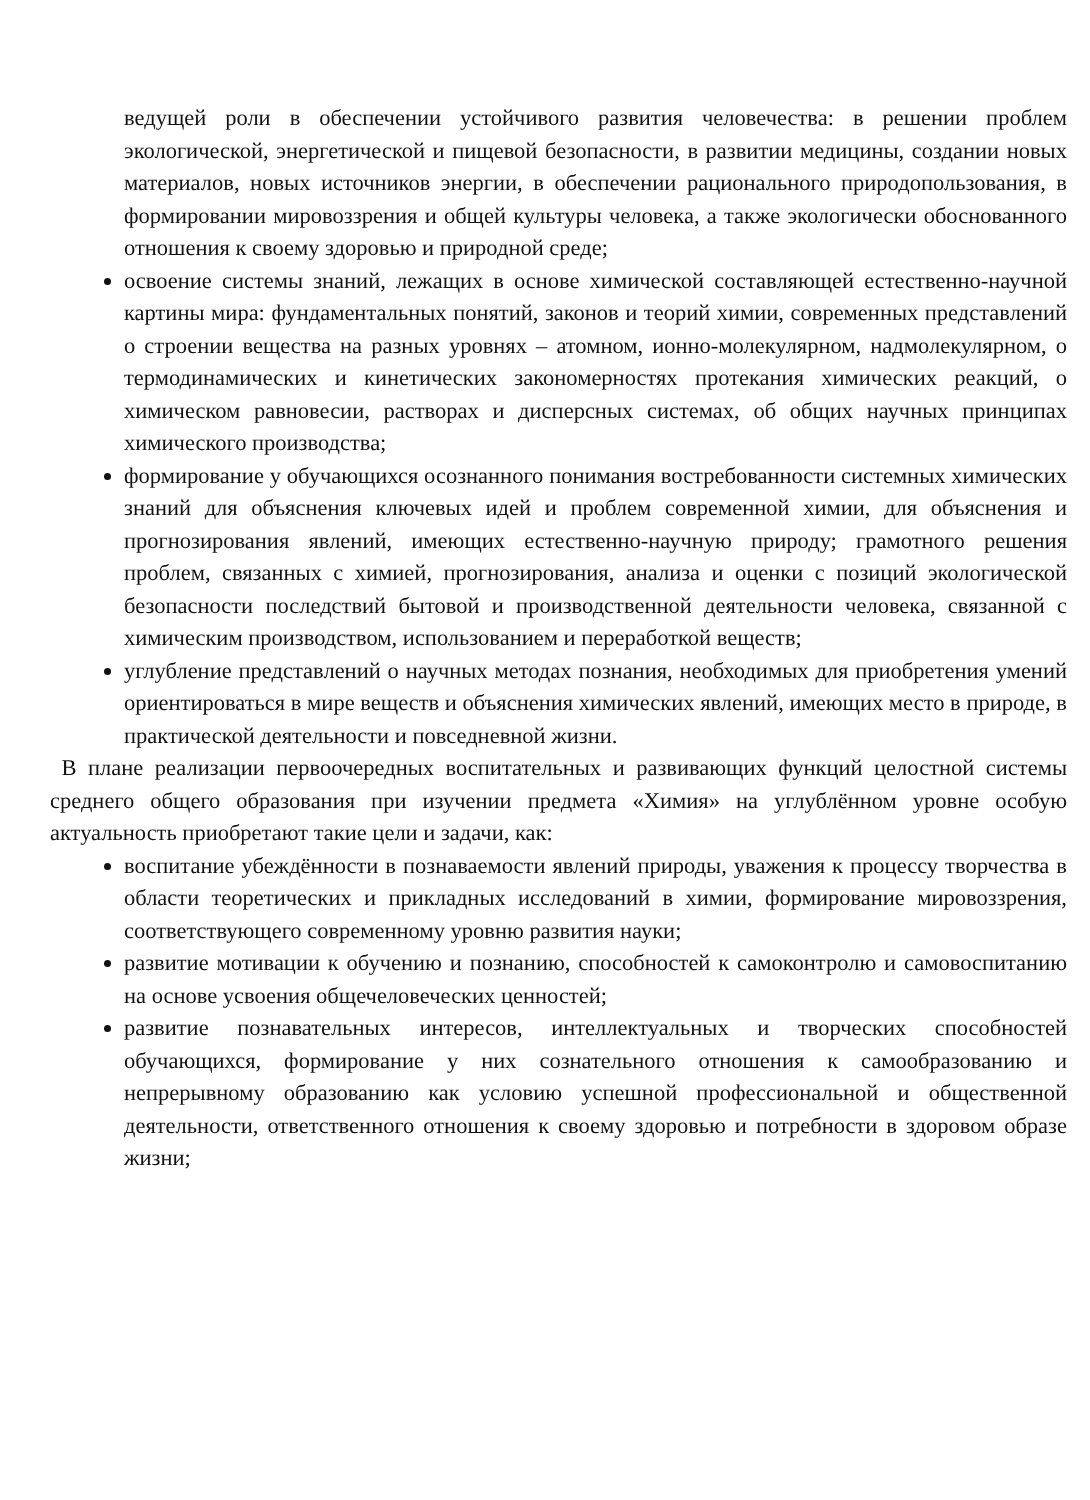ведущей роли в обеспечении устойчивого развития человечества: в решении проблем экологической, энергетической и пищевой безопасности, в развитии медицины, создании новых материалов, новых источников энергии, в обеспечении рационального природопользования, в формировании мировоззрения и общей культуры человека, а также экологически обоснованного отношения к своему здоровью и природной среде;
освоение системы знаний, лежащих в основе химической составляющей естественно-научной картины мира: фундаментальных понятий, законов и теорий химии, современных представлений о строении вещества на разных уровнях – атомном, ионно-молекулярном, надмолекулярном, о термодинамических и кинетических закономерностях протекания химических реакций, о химическом равновесии, растворах и дисперсных системах, об общих научных принципах химического производства;
формирование у обучающихся осознанного понимания востребованности системных химических знаний для объяснения ключевых идей и проблем современной химии, для объяснения и прогнозирования явлений, имеющих естественно-научную природу; грамотного решения проблем, связанных с химией, прогнозирования, анализа и оценки с позиций экологической безопасности последствий бытовой и производственной деятельности человека, связанной с химическим производством, использованием и переработкой веществ;
углубление представлений о научных методах познания, необходимых для приобретения умений ориентироваться в мире веществ и объяснения химических явлений, имеющих место в природе, в практической деятельности и повседневной жизни.
В плане реализации первоочередных воспитательных и развивающих функций целостной системы среднего общего образования при изучении предмета «Химия» на углублённом уровне особую актуальность приобретают такие цели и задачи, как:
воспитание убеждённости в познаваемости явлений природы, уважения к процессу творчества в области теоретических и прикладных исследований в химии, формирование мировоззрения, соответствующего современному уровню развития науки;
развитие мотивации к обучению и познанию, способностей к самоконтролю и самовоспитанию на основе усвоения общечеловеческих ценностей;
развитие познавательных интересов, интеллектуальных и творческих способностей обучающихся, формирование у них сознательного отношения к самообразованию и непрерывному образованию как условию успешной профессиональной и общественной деятельности, ответственного отношения к своему здоровью и потребности в здоровом образе жизни;